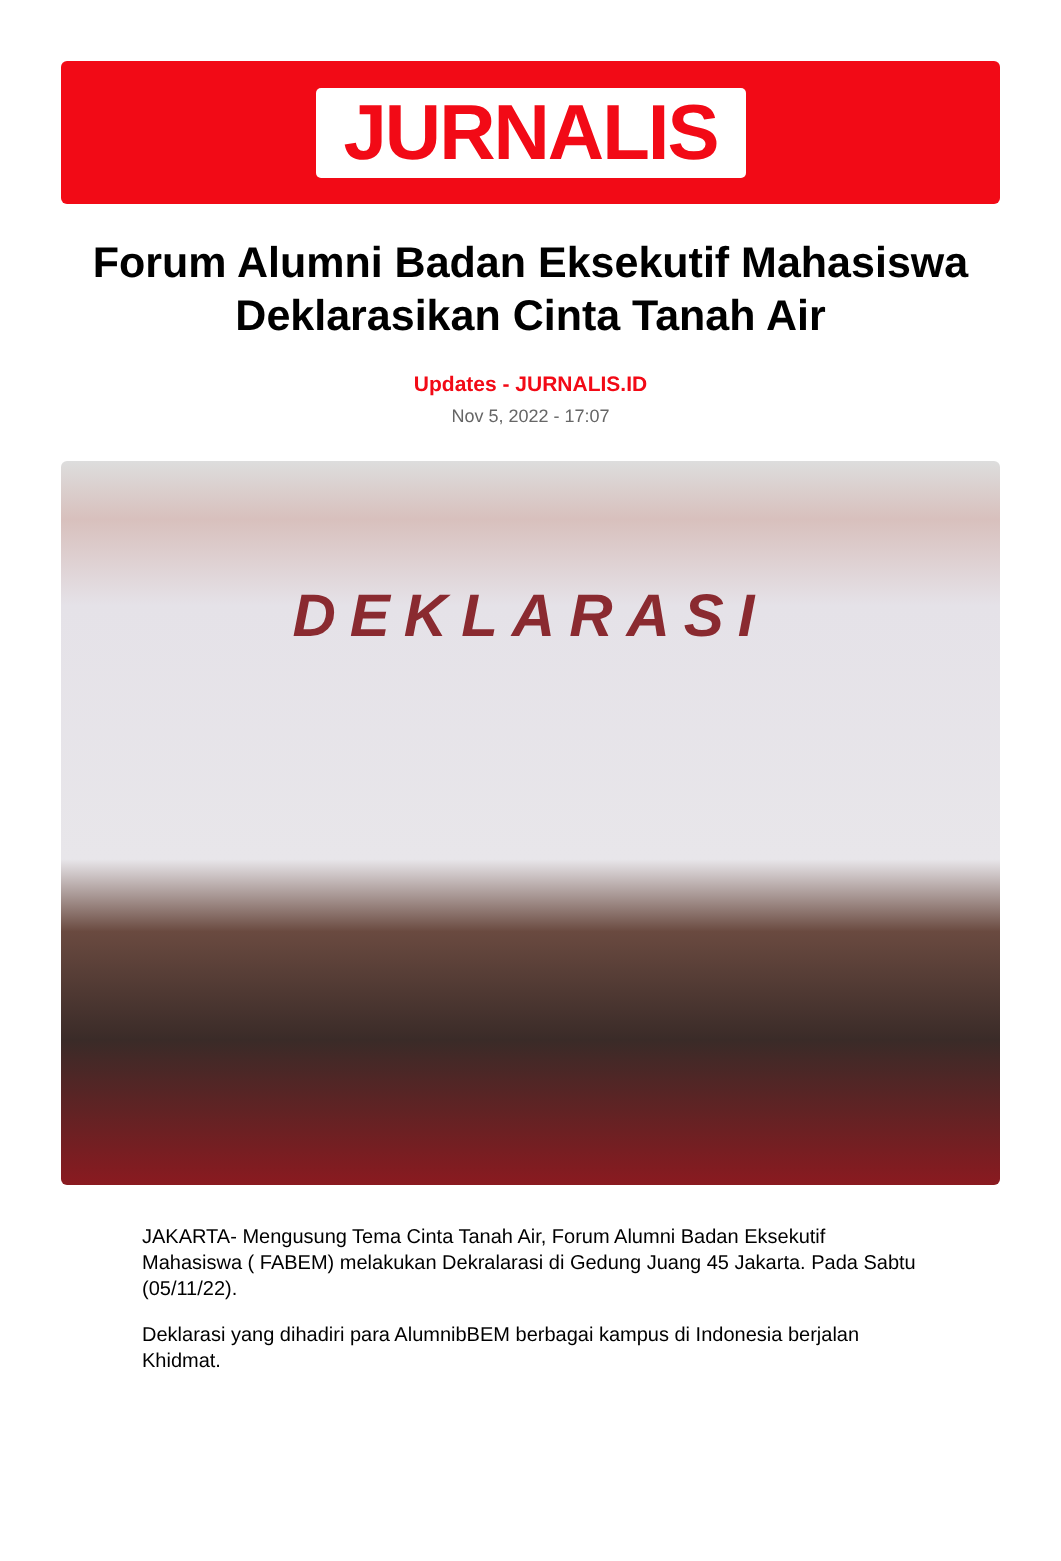JURNALIS
Forum Alumni Badan Eksekutif Mahasiswa Deklarasikan Cinta Tanah Air
Updates - JURNALIS.ID
Nov 5, 2022 - 17:07
DEKLARASI
JAKARTA- Mengusung Tema Cinta Tanah Air, Forum Alumni Badan Eksekutif Mahasiswa ( FABEM) melakukan Dekralarasi di Gedung Juang 45 Jakarta. Pada Sabtu (05/11/22).
Deklarasi yang dihadiri para AlumnibBEM berbagai kampus di Indonesia berjalan Khidmat.